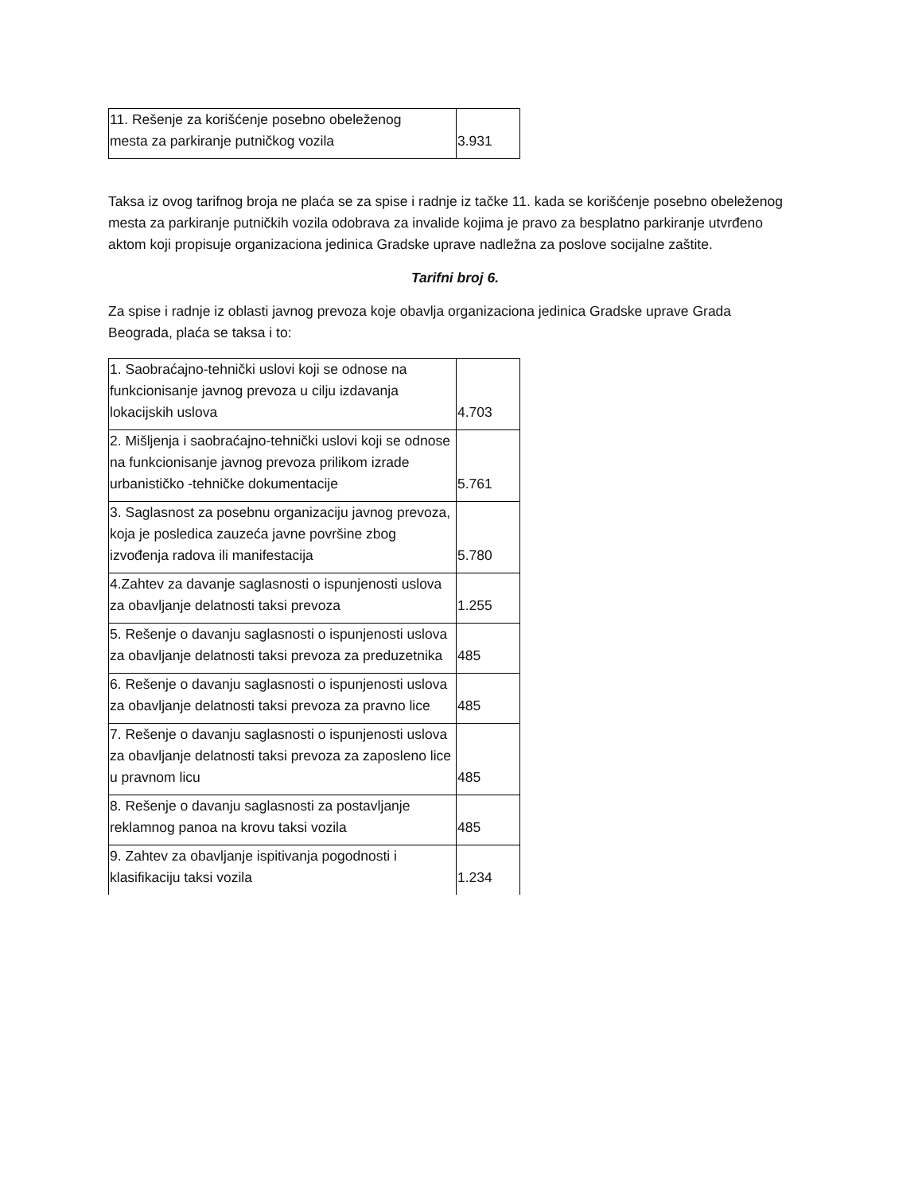| 11. Rešenje za korišćenje posebno obeleženog mesta za parkiranje putničkog vozila | 3.931 |
Taksa iz ovog tarifnog broja ne plaća se za spise i radnje iz tačke 11. kada se korišćenje posebno obeleženog mesta za parkiranje putničkih vozila odobrava za invalide kojima je pravo za besplatno parkiranje utvrđeno aktom koji propisuje organizaciona jedinica Gradske uprave nadležna za poslove socijalne zaštite.
Tarifni broj 6.
Za spise i radnje iz oblasti javnog prevoza koje obavlja organizaciona jedinica Gradske uprave Grada Beograda, plaća se taksa i to:
| 1. Saobraćajno-tehnički uslovi koji se odnose na funkcionisanje javnog prevoza u cilju izdavanja lokacijskih uslova | 4.703 |
| 2. Mišljenja i saobraćajno-tehnički uslovi koji se odnose na funkcionisanje javnog prevoza prilikom izrade urbanističko -tehničke dokumentacije | 5.761 |
| 3. Saglasnost za posebnu organizaciju javnog prevoza, koja je posledica zauzeća javne površine zbog izvođenja radova ili manifestacija | 5.780 |
| 4.Zahtev za davanje saglasnosti o ispunjenosti uslova za obavljanje delatnosti taksi prevoza | 1.255 |
| 5. Rešenje o davanju saglasnosti o ispunjenosti uslova za obavljanje delatnosti taksi prevoza za preduzetnika | 485 |
| 6. Rešenje o davanju saglasnosti o ispunjenosti uslova za obavljanje delatnosti taksi prevoza za pravno lice | 485 |
| 7. Rešenje o davanju saglasnosti o ispunjenosti uslova za obavljanje delatnosti taksi prevoza za zaposleno lice u pravnom licu | 485 |
| 8. Rešenje o davanju saglasnosti za postavljanje reklamnog panoa na krovu taksi vozila | 485 |
| 9. Zahtev za obavljanje ispitivanja pogodnosti i klasifikaciju taksi vozila | 1.234 |